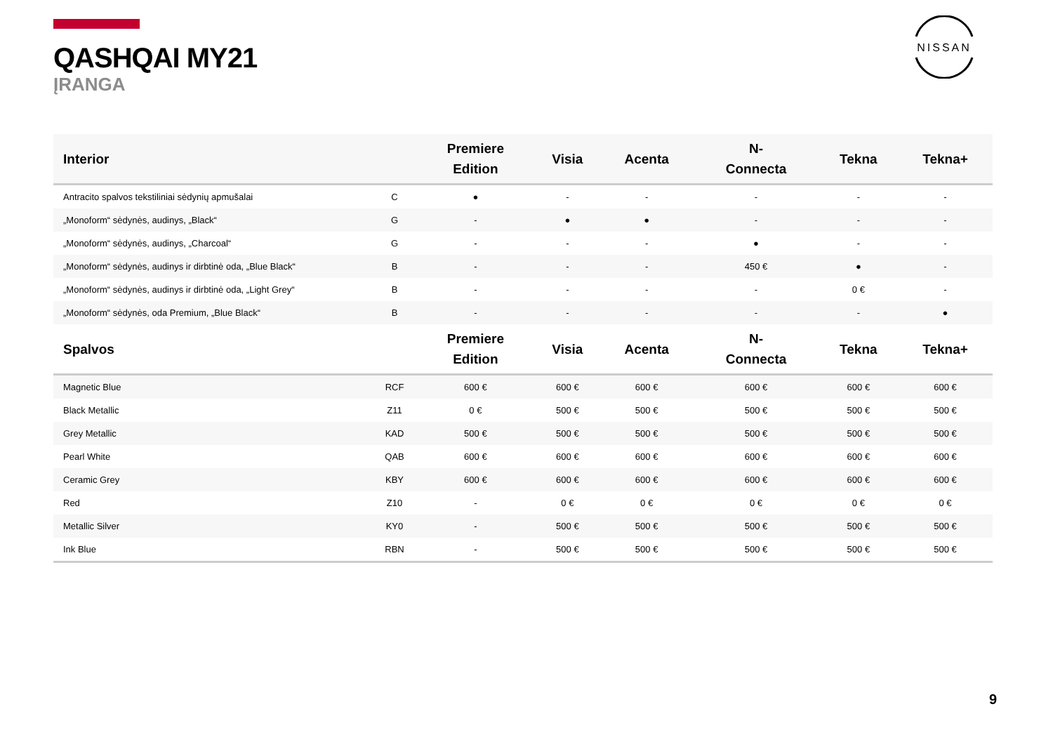QASHQAI MY21
ĮRANGA
NISSAN
| Interior | | Premiere Edition | Visia | Acenta | N- Connecta | Tekna | Tekna+ |
| --- | --- | --- | --- | --- | --- | --- | --- |
| Antracito spalvos tekstiliniai sėdynių apmušalai | C | ● | - | - | - | - | - |
| „Monoform“ sėdynės, audinys, „Black“ | G | - | ● | ● | - | - | - |
| „Monoform“ sėdynės, audinys, „Charcoal“ | G | - | - | - | ● | - | - |
| „Monoform“ sėdynės, audinys ir dirbtinė oda, „Blue Black“ | B | - | - | - | 450 € | ● | - |
| „Monoform“ sėdynės, audinys ir dirbtinė oda, „Light Grey“ | B | - | - | - | - | 0 € | - |
| „Monoform“ sėdynės, oda Premium, „Blue Black“ | B | - | - | - | - | - | ● |
| Spalvos | | Premiere Edition | Visia | Acenta | N- Connecta | Tekna | Tekna+ |
| Magnetic Blue | RCF | 600 € | 600 € | 600 € | 600 € | 600 € | 600 € |
| Black Metallic | Z11 | 0 € | 500 € | 500 € | 500 € | 500 € | 500 € |
| Grey Metallic | KAD | 500 € | 500 € | 500 € | 500 € | 500 € | 500 € |
| Pearl White | QAB | 600 € | 600 € | 600 € | 600 € | 600 € | 600 € |
| Ceramic Grey | KBY | 600 € | 600 € | 600 € | 600 € | 600 € | 600 € |
| Red | Z10 | - | 0 € | 0 € | 0 € | 0 € | 0 € |
| Metallic Silver | KY0 | - | 500 € | 500 € | 500 € | 500 € | 500 € |
| Ink Blue | RBN | - | 500 € | 500 € | 500 € | 500 € | 500 € |
9